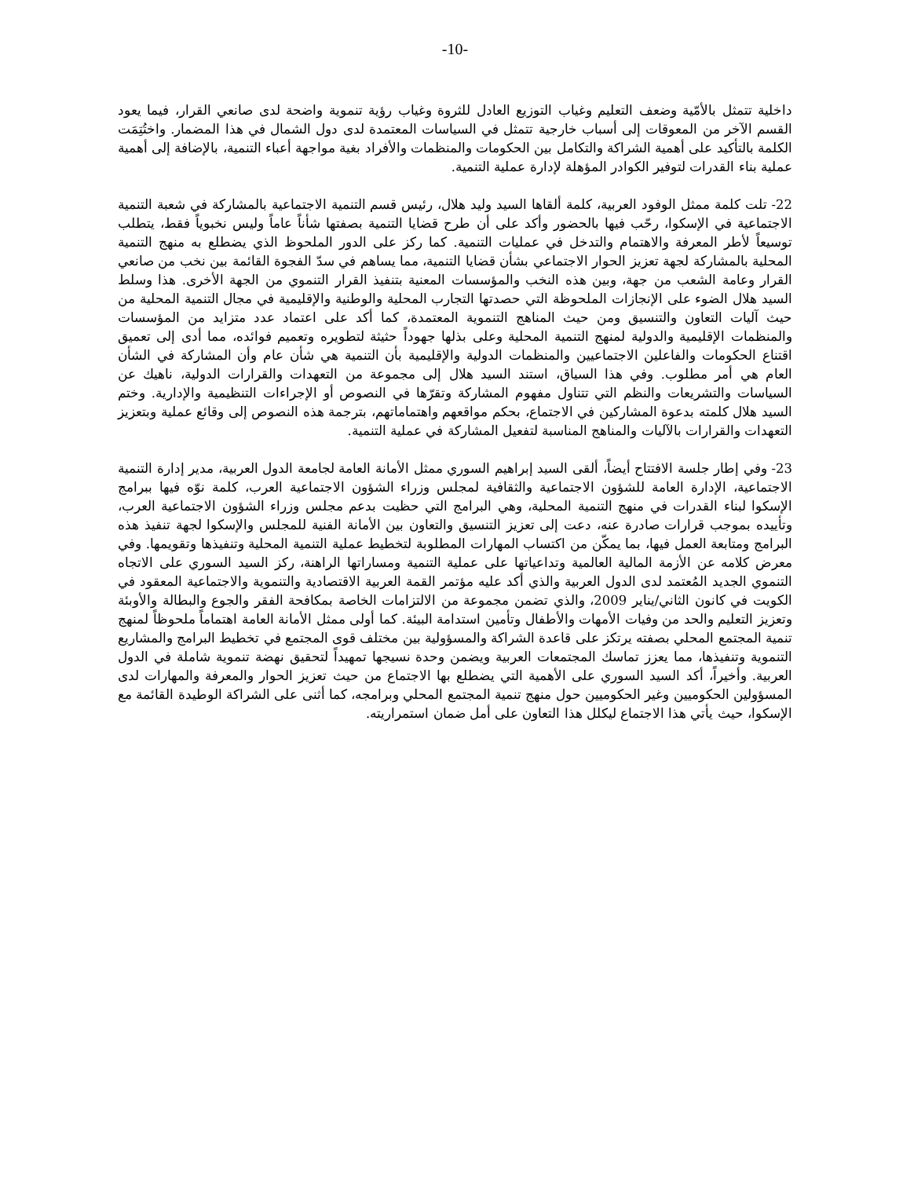-10-
داخلية تتمثل بالأمّية وضعف التعليم وغياب التوزيع العادل للثروة وغياب رؤية تنموية واضحة لدى صانعي القرار، فيما يعود القسم الآخر من المعوقات إلى أسباب خارجية تتمثل في السياسات المعتمدة لدى دول الشمال في هذا المضمار. واختُتِمَت الكلمة بالتأكيد على أهمية الشراكة والتكامل بين الحكومات والمنظمات والأفراد بغية مواجهة أعباء التنمية، بالإضافة إلى أهمية عملية بناء القدرات لتوفير الكوادر المؤهلة لإدارة عملية التنمية.
22- تلت كلمة ممثل الوفود العربية، كلمة ألقاها السيد وليد هلال، رئيس قسم التنمية الاجتماعية بالمشاركة في شعبة التنمية الاجتماعية في الإسكوا، رحّب فيها بالحضور وأكد على أن طرح قضايا التنمية بصفتها شأناً عاماً وليس نخبوياً فقط، يتطلب توسيعاً لأطر المعرفة والاهتمام والتدخل في عمليات التنمية. كما ركز على الدور الملحوظ الذي يضطلع به منهج التنمية المحلية بالمشاركة لجهة تعزيز الحوار الاجتماعي بشأن قضايا التنمية، مما يساهم في سدّ الفجوة القائمة بين نخب من صانعي القرار وعامة الشعب من جهة، وبين هذه النخب والمؤسسات المعنية بتنفيذ القرار التنموي من الجهة الأخرى. هذا وسلط السيد هلال الضوء على الإنجازات الملحوظة التي حصدتها التجارب المحلية والوطنية والإقليمية في مجال التنمية المحلية من حيث آليات التعاون والتنسيق ومن حيث المناهج التنموية المعتمدة، كما أكد على اعتماد عدد متزايد من المؤسسات والمنظمات الإقليمية والدولية لمنهج التنمية المحلية وعلى بذلها جهوداً حثيثة لتطويره وتعميم فوائده، مما أدى إلى تعميق اقتناع الحكومات والفاعلين الاجتماعيين والمنظمات الدولية والإقليمية بأن التنمية هي شأن عام وأن المشاركة في الشأن العام هي أمر مطلوب. وفي هذا السياق، استند السيد هلال إلى مجموعة من التعهدات والقرارات الدولية، ناهيك عن السياسات والتشريعات والنظم التي تتناول مفهوم المشاركة وتقرّها في النصوص أو الإجراءات التنظيمية والإدارية. وختم السيد هلال كلمته بدعوة المشاركين في الاجتماع، بحكم مواقعهم واهتماماتهم، بترجمة هذه النصوص إلى وقائع عملية وبتعزيز التعهدات والقرارات بالآليات والمناهج المناسبة لتفعيل المشاركة في عملية التنمية.
23- وفي إطار جلسة الافتتاح أيضاً، ألقى السيد إبراهيم السوري ممثل الأمانة العامة لجامعة الدول العربية، مدير إدارة التنمية الاجتماعية، الإدارة العامة للشؤون الاجتماعية والثقافية لمجلس وزراء الشؤون الاجتماعية العرب، كلمة نوّه فيها ببرامج الإسكوا لبناء القدرات في منهج التنمية المحلية، وهي البرامج التي حظيت بدعم مجلس وزراء الشؤون الاجتماعية العرب، وتأييده بموجب قرارات صادرة عنه، دعت إلى تعزيز التنسيق والتعاون بين الأمانة الفنية للمجلس والإسكوا لجهة تنفيذ هذه البرامج ومتابعة العمل فيها، بما يمكّن من اكتساب المهارات المطلوبة لتخطيط عملية التنمية المحلية وتنفيذها وتقويمها. وفي معرض كلامه عن الأزمة المالية العالمية وتداعياتها على عملية التنمية ومساراتها الراهنة، ركز السيد السوري على الاتجاه التنموي الجديد المُعتمد لدى الدول العربية والذي أكد عليه مؤتمر القمة العربية الاقتصادية والتنموية والاجتماعية المعقود في الكويت في كانون الثاني/يناير 2009، والذي تضمن مجموعة من الالتزامات الخاصة بمكافحة الفقر والجوع والبطالة والأوبئة وتعزيز التعليم والحد من وفيات الأمهات والأطفال وتأمين استدامة البيئة. كما أولى ممثل الأمانة العامة اهتماماً ملحوظاً لمنهج تنمية المجتمع المحلي بصفته يرتكز على قاعدة الشراكة والمسؤولية بين مختلف قوى المجتمع في تخطيط البرامج والمشاريع التنموية وتنفيذها، مما يعزز تماسك المجتمعات العربية ويضمن وحدة نسيجها تمهيداً لتحقيق نهضة تنموية شاملة في الدول العربية. وأخيراً، أكد السيد السوري على الأهمية التي يضطلع بها الاجتماع من حيث تعزيز الحوار والمعرفة والمهارات لدى المسؤولين الحكوميين وغير الحكوميين حول منهج تنمية المجتمع المحلي وبرامجه، كما أثنى على الشراكة الوطيدة القائمة مع الإسكوا، حيث يأتي هذا الاجتماع ليكلل هذا التعاون على أمل ضمان استمراريته.